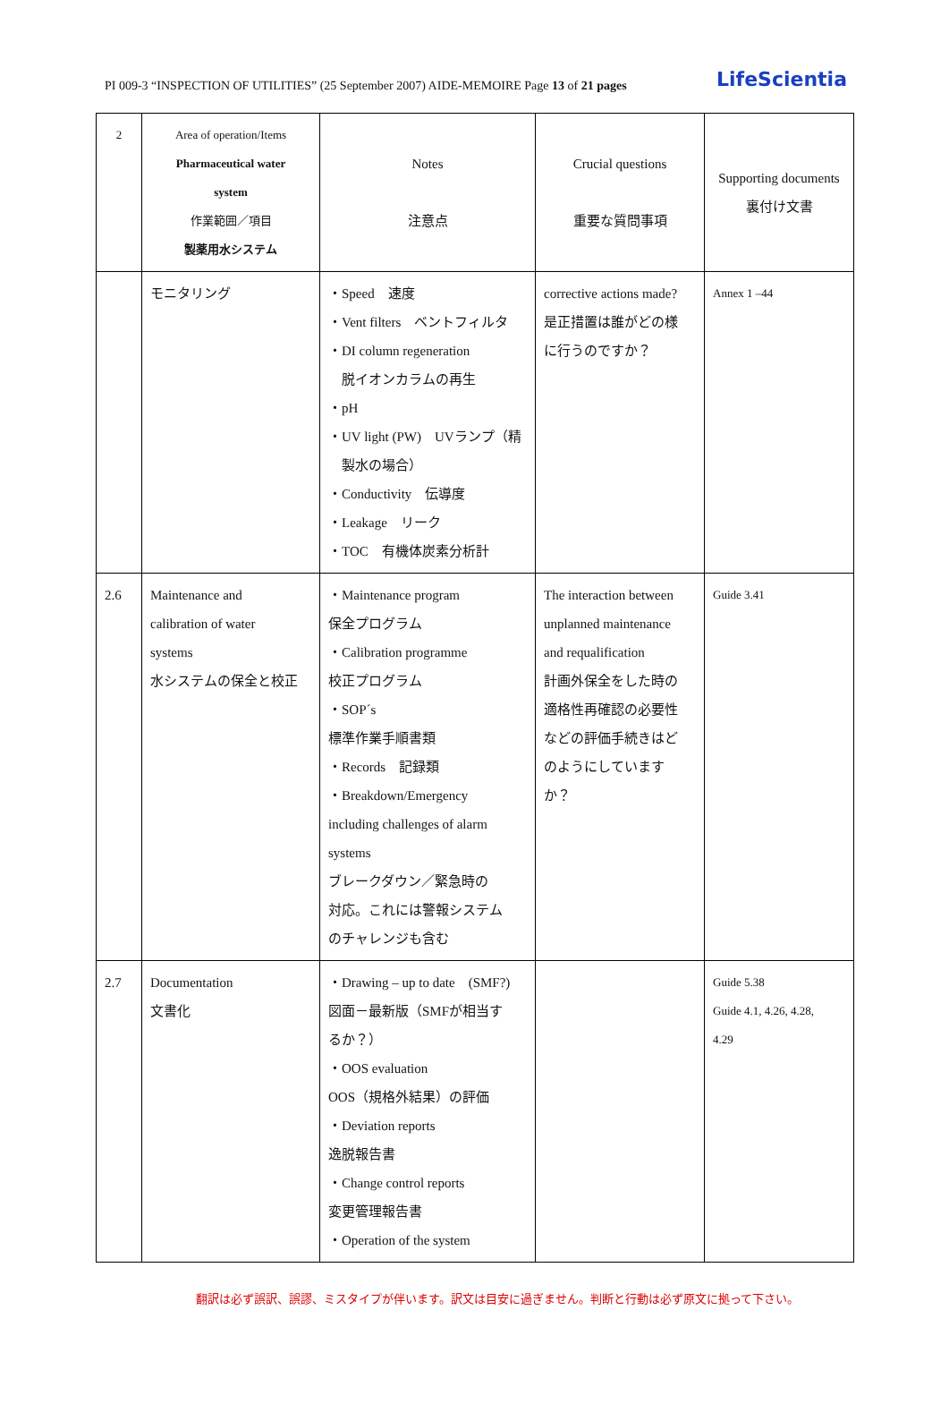PI 009-3 “INSPECTION OF UTILITIES” (25 September 2007) AIDE-MEMOIRE Page 13 of 21 pages LifeScientia
| 2 | Area of operation/Items Pharmaceutical water system 作業範囲／項目 製薬用水システム | Notes 注意点 | Crucial questions 重要な質問事項 | Supporting documents 裏付け文書 |
| | モニタリング | ・Speed 速度 ・Vent filters ベントフィルタ ・DI column regeneration 脱イオンカラムの再生 ・pH ・UV light (PW) UVランプ（精 製水の場合） ・Conductivity 伝導度 ・Leakage リーク ・TOC 有機体炭素分析計 | corrective actions made? 是正措置は誰がどの様 に行うのですか？ | Annex 1 –44 |
| 2.6 | Maintenance and calibration of water systems 水システムの保全と校正 | ・Maintenance program 保全プログラム ・Calibration programme 校正プログラム ・SOP´s 標準作業手順書類 ・Records 記録類 ・Breakdown/Emergency including challenges of alarm systems ブレークダウン／緊急時の 対応。これには警報システム のチャレンジも含む | The interaction between unplanned maintenance and requalification 計画外保全をした時の 適格性再確認の必要性 などの評価手続きはど のようにしています か？ | Guide 3.41 |
| 2.7 | Documentation 文書化 | ・Drawing – up to date (SMF?) 図面－最新版（SMFが相当す るか？） ・OOS evaluation OOS（規格外結果）の評価 ・Deviation reports 逸脱報告書 ・Change control reports 変更管理報告書 ・Operation of the system | | Guide 5.38 Guide 4.1, 4.26, 4.28, 4.29 |
翻訳は必ず誤訳、誤謬、ミスタイプが伴います。訳文は目安に過ぎません。判断と行動は必ず原文に拠って下さい。